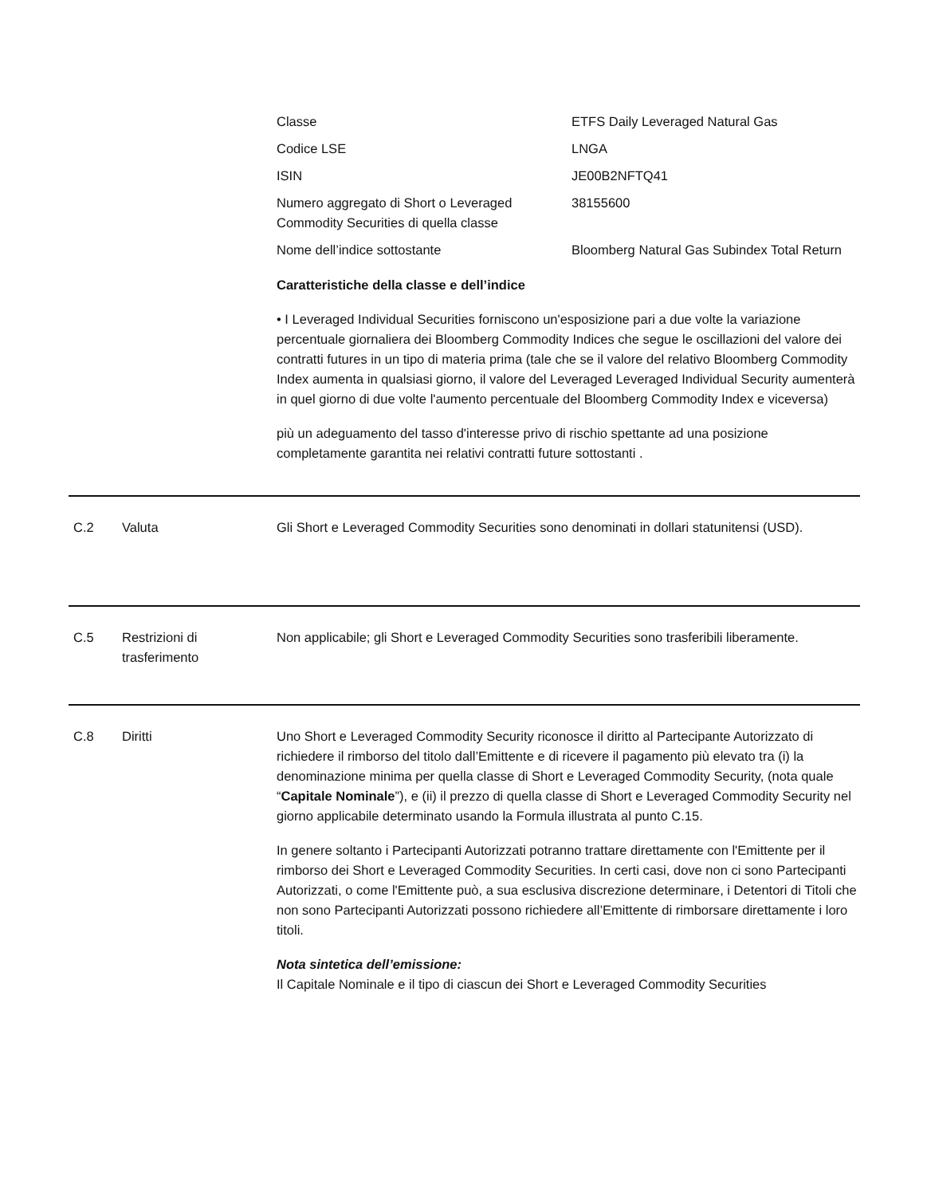| Classe | ETFS Daily Leveraged Natural Gas |
| Codice LSE | LNGA |
| ISIN | JE00B2NFTQ41 |
| Numero aggregato di Short o Leveraged Commodity Securities di quella classe | 38155600 |
| Nome dell’indice sottostante | Bloomberg Natural Gas Subindex Total Return |
Caratteristiche della classe e dell’indice
• I Leveraged Individual Securities forniscono un'esposizione pari a due volte la variazione percentuale giornaliera dei Bloomberg Commodity Indices che segue le oscillazioni del valore dei contratti futures in un tipo di materia prima (tale che se il valore del relativo Bloomberg Commodity Index aumenta in qualsiasi giorno, il valore del Leveraged Leveraged Individual Security aumenterà in quel giorno di due volte l'aumento percentuale del Bloomberg Commodity Index e viceversa)
più un adeguamento del tasso d'interesse privo di rischio spettante ad una posizione completamente garantita nei relativi contratti future sottostanti .
C.2 Valuta Gli Short e Leveraged Commodity Securities sono denominati in dollari statunitensi (USD).
C.5 Restrizioni di trasferimento
Non applicabile; gli Short e Leveraged Commodity Securities sono trasferibili liberamente.
C.8 Diritti Uno Short e Leveraged Commodity Security riconosce il diritto al Partecipante Autorizzato di richiedere il rimborso del titolo dall’Emittente e di ricevere il pagamento più elevato tra (i) la denominazione minima per quella classe di Short e Leveraged Commodity Security, (nota quale “Capitale Nominale”), e (ii) il prezzo di quella classe di Short e Leveraged Commodity Security nel giorno applicabile determinato usando la Formula illustrata al punto C.15.
In genere soltanto i Partecipanti Autorizzati potranno trattare direttamente con l'Emittente per il rimborso dei Short e Leveraged Commodity Securities. In certi casi, dove non ci sono Partecipanti Autorizzati, o come l'Emittente può, a sua esclusiva discrezione determinare, i Detentori di Titoli che non sono Partecipanti Autorizzati possono richiedere all’Emittente di rimborsare direttamente i loro titoli.
Nota sintetica dell’emissione:
Il Capitale Nominale e il tipo di ciascun dei Short e Leveraged Commodity Securities